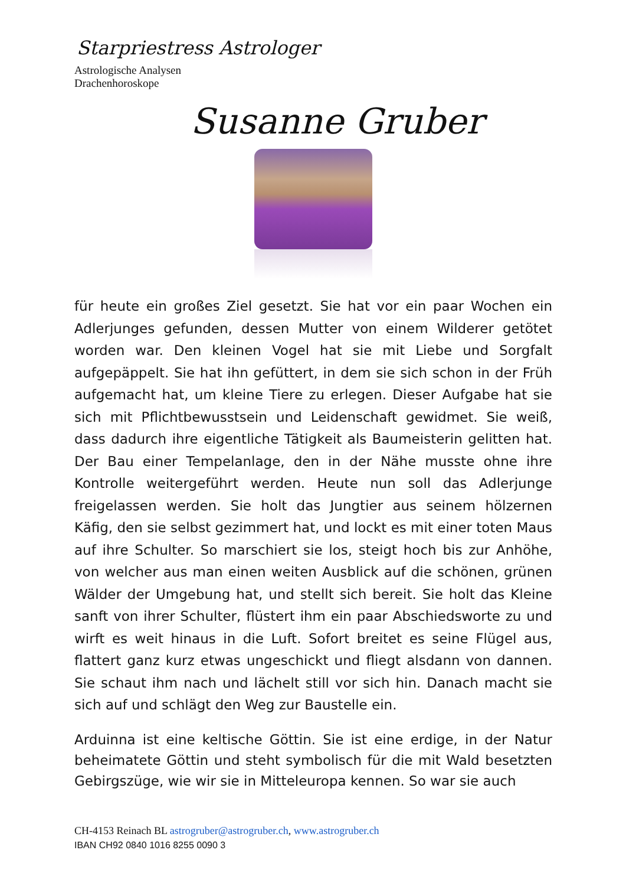Starpriestress Astrologer
Astrologische Analysen
Drachenhoroskope
Susanne Gruber
für heute ein großes Ziel gesetzt. Sie hat vor ein paar Wochen ein Adlerjunges gefunden, dessen Mutter von einem Wilderer getötet worden war. Den kleinen Vogel hat sie mit Liebe und Sorgfalt aufgepäppelt. Sie hat ihn gefüttert, in dem sie sich schon in der Früh aufgemacht hat, um kleine Tiere zu erlegen. Dieser Aufgabe hat sie sich mit Pflichtbewusstsein und Leidenschaft gewidmet. Sie weiß, dass dadurch ihre eigentliche Tätigkeit als Baumeisterin gelitten hat. Der Bau einer Tempelanlage, den in der Nähe musste ohne ihre Kontrolle weitergeführt werden. Heute nun soll das Adlerjunge freigelassen werden. Sie holt das Jungtier aus seinem hölzernen Käfig, den sie selbst gezimmert hat, und lockt es mit einer toten Maus auf ihre Schulter. So marschiert sie los, steigt hoch bis zur Anhöhe, von welcher aus man einen weiten Ausblick auf die schönen, grünen Wälder der Umgebung hat, und stellt sich bereit. Sie holt das Kleine sanft von ihrer Schulter, flüstert ihm ein paar Abschiedsworte zu und wirft es weit hinaus in die Luft. Sofort breitet es seine Flügel aus, flattert ganz kurz etwas ungeschickt und fliegt alsdann von dannen. Sie schaut ihm nach und lächelt still vor sich hin. Danach macht sie sich auf und schlägt den Weg zur Baustelle ein.
Arduinna ist eine keltische Göttin. Sie ist eine erdige, in der Natur beheimatete Göttin und steht symbolisch für die mit Wald besetzten Gebirgszüge, wie wir sie in Mitteleuropa kennen. So war sie auch
CH-4153 Reinach BL astrogruber@astrogruber.ch, www.astrogruber.ch
IBAN CH92 0840 1016 8255 0090 3